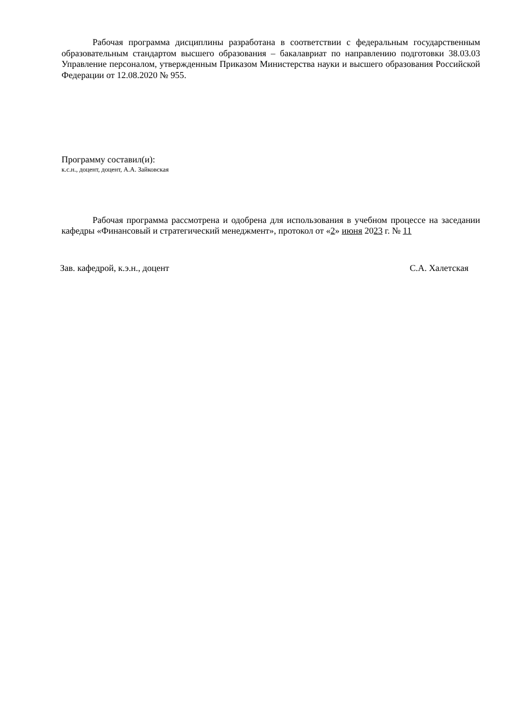Рабочая программа дисциплины разработана в соответствии с федеральным государственным образовательным стандартом высшего образования – бакалавриат по направлению подготовки 38.03.03 Управление персоналом, утвержденным Приказом Министерства науки и высшего образования Российской Федерации от 12.08.2020 № 955.
Программу составил(и):
к.с.н., доцент, доцент, А.А. Зайковская
Рабочая программа рассмотрена и одобрена для использования в учебном процессе на заседании кафедры «Финансовый и стратегический менеджмент», протокол от «2» июня 2023 г. № 11
Зав. кафедрой, к.э.н., доцент С.А. Халетская